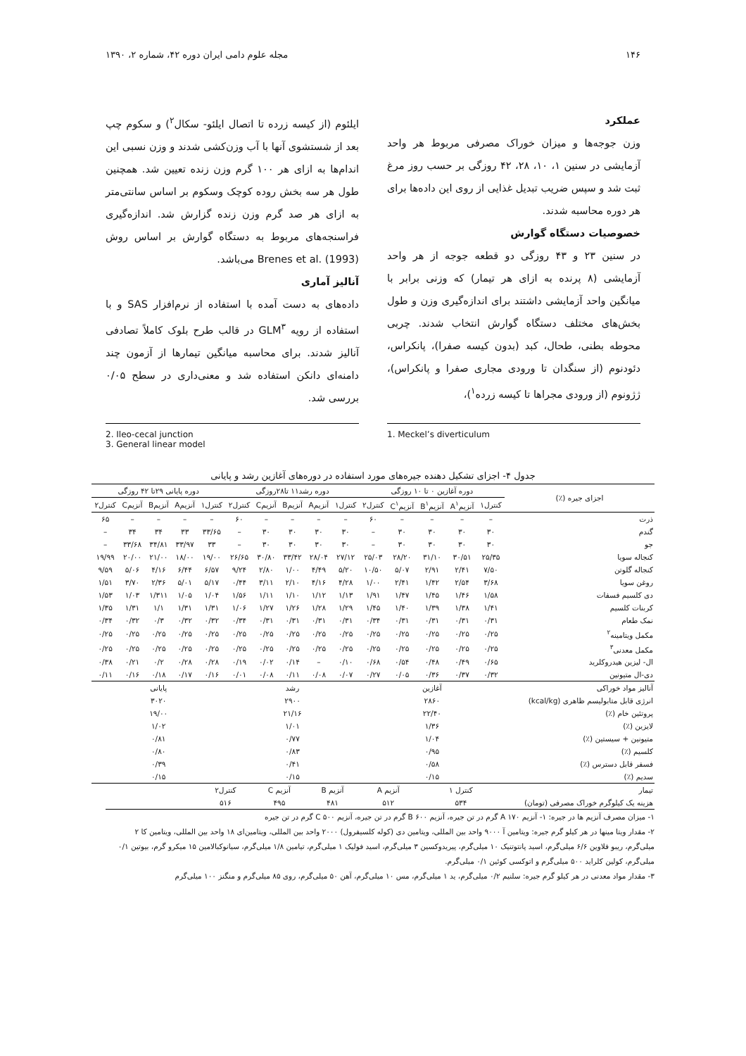۱۴۶ مجله علوم دامی ایران دوره ۴۲، شماره ۲، ۱۳۹۰
عملکرد
وزن جوجه‌ها و میزان خوراک مصرفی مربوط هر واحد آزمایشی در سنین ۱، ۱۰، ۲۸، ۴۲ روزگی بر حسب روز مرغ ثبت شد و سپس ضریب تبدیل غذایی از روی این داده‌ها برای هر دوره محاسبه شدند.
خصوصیات دستگاه گوارش
در سنین ۲۳ و ۴۳ روزگی دو قطعه جوجه از هر واحد آزمایشی (۸ پرنده به ازای هر تیمار) که وزنی برابر با میانگین واحد آزمایشی داشتند برای اندازه‌گیری وزن و طول بخش‌های مختلف دستگاه گوارش انتخاب شدند. چربی محوطه بطنی، طحال، کبد (بدون کیسه صفرا)، پانکراس، دئودنوم (از سنگدان تا ورودی مجاری صفرا و پانکراس)، ژژونوم (از ورودی مجراها تا کیسه زرده<sup>۱</sup>)،
ایلئوم (از کیسه زرده تا اتصال ایلئو- سکال<sup>۲</sup>) و سکوم چپ بعد از شستشوی آنها با آب وزن‌کشی شدند و وزن نسبی این اندام‌ها به ازای هر ۱۰۰ گرم وزن زنده تعیین شد. همچنین طول هر سه بخش روده کوچک وسکوم بر اساس سانتی‌متر به ازای هر صد گرم وزن زنده گزارش شد. اندازه‌گیری فراسنجه‌های مربوط به دستگاه گوارش بر اساس روش Brenes et al. (1993) می‌باشد.
آنالیز آماری
داده‌های به دست آمده با استفاده از نرم‌افزار SAS و با استفاده از رویه GLM<sup>۳</sup> در قالب طرح بلوک کاملاً تصادفی آنالیز شدند. برای محاسبه میانگین تیمارها از آزمون چند دامنه‌ای دانکن استفاده شد و معنی‌داری در سطح ۰/۰۵ بررسی شد.
2. Ileo-cecal junction
3. General linear model
1. Meckel’s diverticulum
جدول ۴- اجزای تشکیل دهنده جیره‌های مورد استفاده در دوره‌های آغازین رشد و پایانی
| اجزای جیره (٪) | دوره آغازین ۰ تا ۱۰ روزگی | | | | | دوره رشد۱۱ تا۲۸روزگی | | | | | دوره پایانی ۲۹تا ۴۲ روزگی | | | | |
| --- | --- | --- | --- | --- | --- | --- | --- | --- | --- | --- | --- | --- | --- | --- | --- |
| | کنترل۱ | آنزیمA<sup>۱</sup> | آنزیمB<sup>۱</sup> | آنزیمC<sup>۱</sup> | کنترل۲ | کنترل۱ | آنزیمA | آنزیمB | آنزیمC | کنترل۲ | کنترل۱ | آنزیمA | آنزیمB | آنزیمC | کنترل۲ |
| ذرت | – | – | – | – | ۶۰ | – | – | – | – | ۶۰ | – | – | – | – | ۶۵ |
| گندم | ۳۰ | ۳۰ | ۳۰ | ۳۰ | – | ۳۰ | ۳۰ | ۳۰ | ۳۰ | – | ۳۳/۶۵ | ۳۳ | ۳۴ | ۳۴ | – |
| جو | ۳۰ | ۳۰ | ۳۰ | ۳۰ | – | ۳۰ | ۳۰ | ۳۰ | ۳۰ | – | ۳۳ | ۳۳/۹۷ | ۳۴/۸۱ | ۳۳/۶۸ | – |
| کنجاله سویا | ۲۵/۳۵ | ۳۰/۵۱ | ۳۱/۱۰ | ۲۸/۲۰ | ۲۵/۰۳ | ۲۷/۱۲ | ۲۸/۰۴ | ۳۳/۴۲ | ۳۰/۸۰ | ۲۶/۶۵ | ۱۹/۰۰ | ۱۸/۰۰ | ۲۱/۰۰ | ۲۰/۰۰ | ۱۹/۹۹ |
| کنجاله گلوتن | ۷/۵۰ | ۲/۴۱ | ۲/۹۱ | ۵/۰۷ | ۱۰/۵۰ | ۵/۲۰ | ۴/۴۹ | ۱/۰۰ | ۲/۸۰ | ۹/۲۴ | ۶/۵۷ | ۶/۴۴ | ۴/۱۶ | ۵/۰۶ | ۹/۵۹ |
| روغن سویا | ۳/۶۸ | ۲/۵۴ | ۱/۴۲ | ۲/۴۱ | ۱/۰۰ | ۴/۲۸ | ۴/۱۶ | ۲/۱۰ | ۳/۱۱ | ۰/۴۴ | ۵/۱۷ | ۵/۰۱ | ۲/۳۶ | ۳/۷۰ | ۱/۵۱ |
| دی کلسیم فسفات | ۱/۵۸ | ۱/۴۶ | ۱/۴۵ | ۱/۴۷ | ۱/۹۱ | ۱/۱۳ | ۱/۱۲ | ۱/۱۰ | ۱/۱۱ | ۱/۵۶ | ۱/۰۴ | ۱/۰۵ | ۱/۳۱۱ | ۱/۰۳ | ۱/۵۳ |
| کربنات کلسیم | ۱/۴۱ | ۱/۳۸ | ۱/۳۹ | ۱/۴۰ | ۱/۴۵ | ۱/۲۹ | ۱/۲۸ | ۱/۲۶ | ۱/۲۷ | ۱/۰۶ | ۱/۳۱ | ۱/۳۱ | ۱/۱ | ۱/۳۱ | ۱/۳۵ |
| نمک طعام | ۰/۳۱ | ۰/۳۱ | ۰/۳۱ | ۰/۳۱ | ۰/۳۴ | ۰/۳۱ | ۰/۳۱ | ۰/۳۱ | ۰/۳۱ | ۰/۳۴ | ۰/۳۲ | ۰/۳۲ | ۰/۳ | ۰/۳۲ | ۰/۳۴ |
| مکمل ویتامینه<sup>۲</sup> | ۰/۲۵ | ۰/۲۵ | ۰/۲۵ | ۰/۲۵ | ۰/۲۵ | ۰/۲۵ | ۰/۲۵ | ۰/۲۵ | ۰/۲۵ | ۰/۲۵ | ۰/۲۵ | ۰/۲۵ | ۰/۲۵ | ۰/۲۵ | ۰/۲۵ |
| مکمل معدنی<sup>۳</sup> | ۰/۲۵ | ۰/۲۵ | ۰/۲۵ | ۰/۲۵ | ۰/۲۵ | ۰/۲۵ | ۰/۲۵ | ۰/۲۵ | ۰/۲۵ | ۰/۲۵ | ۰/۲۵ | ۰/۲۵ | ۰/۲۵ | ۰/۲۵ | ۰/۲۵ |
| ال- لیزین هیدروکلرید | ۰/۶۵ | ۰/۴۹ | ۰/۴۸ | ۰/۵۴ | ۰/۶۸ | ۰/۱۰ | – | ۰/۱۴ | ۰/۰۲ | ۰/۱۹ | ۰/۲۸ | ۰/۲۸ | ۰/۲ | ۰/۲۱ | ۰/۳۸ |
| دی-ال متیونین | ۰/۳۲ | ۰/۳۷ | ۰/۳۶ | ۰/۰۵ | ۰/۲۷ | ۰/۰۷ | ۰/۰۸ | ۰/۱۱ | ۰/۰۸ | ۰/۰۱ | ۰/۱۶ | ۰/۱۷ | ۰/۱۸ | ۰/۱۶ | ۰/۱۱ |
| آنالیز مواد خوراکی | آغازین | | | | | رشد | | | | | پایانی | | | | |
| انرژی قابل متابولیسم ظاهری (kcal/kg) | ۲۸۶۰ | | | | | ۲۹۰۰ | | | | | ۳۰۲۰ | | | | |
| پروتئین خام (٪) | ۲۲/۴۰ | | | | | ۲۱/۱۶ | | | | | ۱۹/۰۰ | | | | |
| لایزین (٪) | ۱/۳۶ | | | | | ۱/۰۱ | | | | | ۱/۰۲ | | | | |
| متیونین + سیستین (٪) | ۱/۰۴ | | | | | ۰/۷۷ | | | | | ۰/۸۱ | | | | |
| کلسیم (٪) | ۰/۹۵ | | | | | ۰/۸۳ | | | | | ۰/۸۰ | | | | |
| فسفر قابل دسترس (٪) | ۰/۵۸ | | | | | ۰/۴۱ | | | | | ۰/۳۹ | | | | |
| سدیم (٪) | ۰/۱۵ | | | | | ۰/۱۵ | | | | | ۰/۱۵ | | | | |
| تیمار | کنترل ۱ | | | آنزیم A | | آنزیم B | | آنزیم C | | کنترل۲ | | | | | |
| هزینه یک کیلوگرم خوراک مصرفی (تومان) | ۵۳۴ | | | ۵۱۲ | | ۴۸۱ | | ۴۹۵ | | ۵۱۶ | | | | | |
۱- میزان مصرف آنزیم ها در جیره: ۱- آنزیم A ۱۷۰ گرم در تن جیره، آنزیم B ۶۰۰ گرم در تن جیره، آنزیم C ۵۰۰ گرم در تن جیره
۲- مقدار ویتا مینها در هر کیلو گرم جیره: ویتامین آ ۹۰۰۰ واحد بین المللی، ویتامین دی (کوله کلسیفرول) ۲۰۰۰ واحد بین المللی، ویتامین‌ای ۱۸ واحد بین المللی، ویتامین کا ۲ میلی‌گرم، ریبو فلاوین ۶/۶ میلی‌گرم، اسید پانتوتنیک ۱۰ میلی‌گرم، پیریدوکسین ۳ میلی‌گرم، اسید فولیک ۱ میلی‌گرم، تیامین ۱/۸ میلی‌گرم، سیانوکبالامین ۱۵ میکرو گرم، بیوتین ۰/۱ میلی‌گرم، کولین کلراید ۵۰۰ میلی‌گرم و اتوکسی کوئین ۰/۱ میلی‌گرم.
۳- مقدار مواد معدنی در هر کیلو گرم جیره: سلنیم ۰/۲ میلی‌گرم، ید ۱ میلی‌گرم، مس ۱۰ میلی‌گرم، آهن ۵۰ میلی‌گرم، روی ۸۵ میلی‌گرم و منگنز ۱۰۰ میلی‌گرم